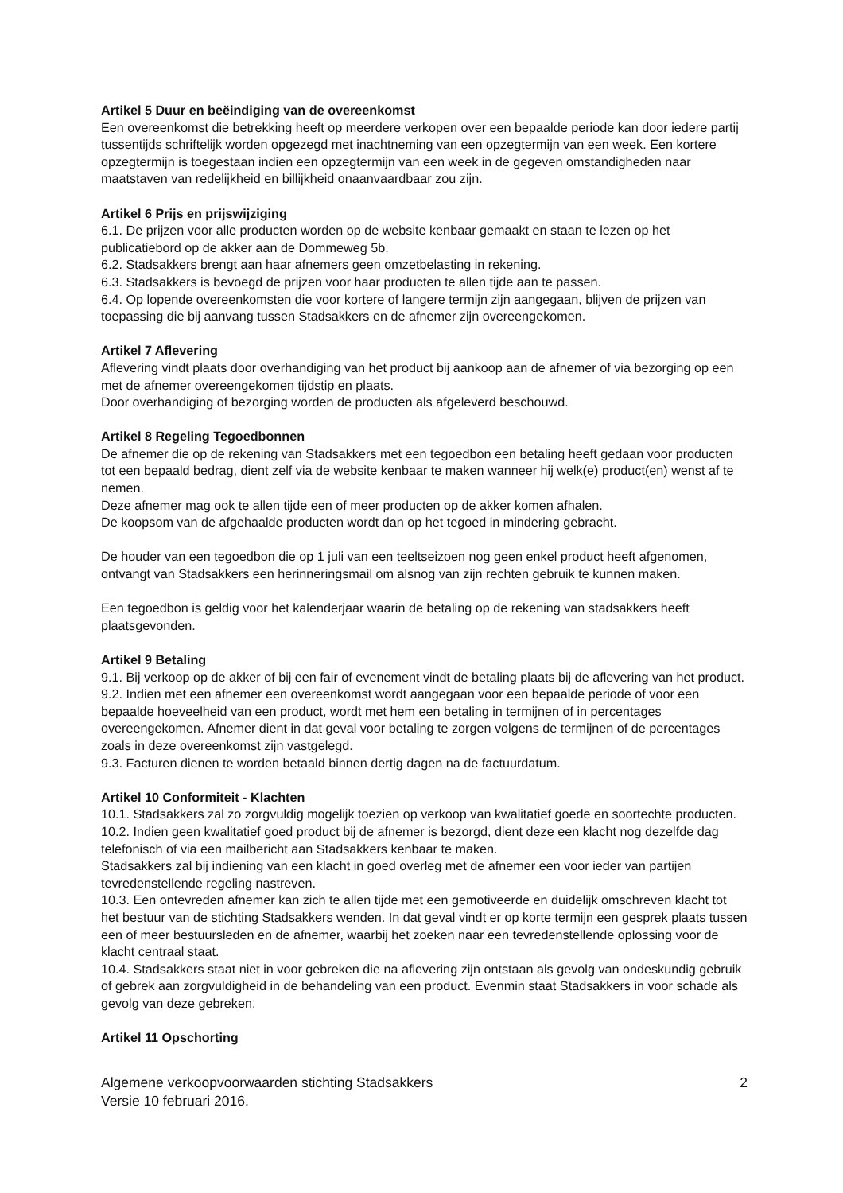Artikel 5 Duur en beëindiging van de overeenkomst
Een overeenkomst die betrekking heeft op meerdere verkopen over een bepaalde periode kan door iedere partij tussentijds schriftelijk worden opgezegd met inachtneming van een opzegtermijn van een week. Een kortere opzegtermijn is toegestaan indien een opzegtermijn van een week in de gegeven omstandigheden naar maatstaven van redelijkheid en billijkheid onaanvaardbaar zou zijn.
Artikel 6 Prijs en prijswijziging
6.1. De prijzen voor alle producten worden op de website kenbaar gemaakt en staan te lezen op het publicatiebord op de akker aan de Dommeweg 5b.
6.2. Stadsakkers brengt aan haar afnemers geen omzetbelasting in rekening.
6.3. Stadsakkers is bevoegd de prijzen voor haar producten te allen tijde aan te passen.
6.4. Op lopende overeenkomsten die voor kortere of langere termijn zijn aangegaan, blijven de prijzen van toepassing die bij aanvang tussen Stadsakkers en de afnemer zijn overeengekomen.
Artikel 7 Aflevering
Aflevering vindt plaats door overhandiging van het product bij aankoop aan de afnemer of via bezorging op een met de afnemer overeengekomen tijdstip en plaats.
Door overhandiging of bezorging worden de producten als afgeleverd beschouwd.
Artikel 8 Regeling Tegoedbonnen
De afnemer die op de rekening van Stadsakkers met een tegoedbon een betaling heeft gedaan voor producten tot een bepaald bedrag, dient zelf via de website kenbaar te maken wanneer hij welk(e) product(en) wenst af te nemen.
Deze afnemer mag ook te allen tijde een of meer producten op de akker komen afhalen.
De koopsom van de afgehaalde producten wordt dan op het tegoed in mindering gebracht.
De houder van een tegoedbon die op 1 juli van een teeltseizoen nog geen enkel product heeft afgenomen, ontvangt van Stadsakkers een herinneringsmail om alsnog van zijn rechten gebruik te kunnen maken.
Een tegoedbon is geldig voor het kalenderjaar waarin de betaling op de rekening van stadsakkers heeft plaatsgevonden.
Artikel 9 Betaling
9.1. Bij verkoop op de akker of bij een fair of evenement vindt de betaling plaats bij de aflevering van het product.
9.2. Indien met een afnemer een overeenkomst wordt aangegaan voor een bepaalde periode of voor een bepaalde hoeveelheid van een product, wordt met hem een betaling in termijnen of in percentages overeengekomen. Afnemer dient in dat geval voor betaling te zorgen volgens de termijnen of de percentages zoals in deze overeenkomst zijn vastgelegd.
9.3. Facturen dienen te worden betaald binnen dertig dagen na de factuurdatum.
Artikel 10 Conformiteit - Klachten
10.1. Stadsakkers zal zo zorgvuldig mogelijk toezien op verkoop van kwalitatief goede en soortechte producten.
10.2. Indien geen kwalitatief goed product bij de afnemer is bezorgd, dient deze een klacht nog dezelfde dag telefonisch of via een mailbericht aan Stadsakkers kenbaar te maken.
Stadsakkers zal bij indiening van een klacht in goed overleg met de afnemer een voor ieder van partijen tevredenstellende regeling nastreven.
10.3. Een ontevreden afnemer kan zich te allen tijde met een gemotiveerde en duidelijk omschreven klacht tot het bestuur van de stichting Stadsakkers wenden. In dat geval vindt er op korte termijn een gesprek plaats tussen een of meer bestuursleden en de afnemer, waarbij het zoeken naar een tevredenstellende oplossing voor de klacht centraal staat.
10.4. Stadsakkers staat niet in voor gebreken die na aflevering zijn ontstaan als gevolg van ondeskundig gebruik of gebrek aan zorgvuldigheid in de behandeling van een product. Evenmin staat Stadsakkers in voor schade als gevolg van deze gebreken.
Artikel 11 Opschorting
Algemene verkoopvoorwaarden stichting Stadsakkers
Versie 10 februari 2016.
2